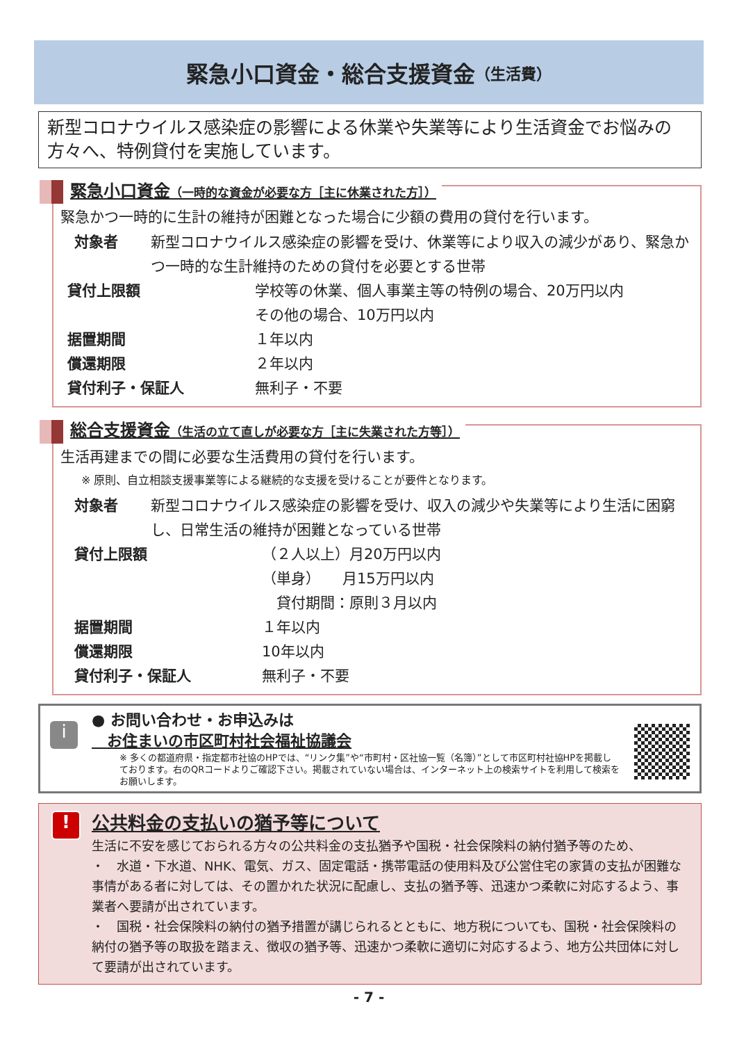緊急小口資金・総合支援資金 （生活費）
新型コロナウイルス感染症の影響による休業や失業等により生活資金でお悩みの方々へ、特例貸付を実施しています。
緊急小口資金（一時的な資金が必要な方［主に休業された方］）
緊急かつ一時的に生計の維持が困難となった場合に少額の費用の貸付を行います。
対象者 新型コロナウイルス感染症の影響を受け、休業等により収入の減少があり、緊急かつ一時的な生計維持のための貸付を必要とする世帯
貸付上限額 学校等の休業、個人事業主等の特例の場合、20万円以内
その他の場合、10万円以内
据置期間 １年以内
償還期限 ２年以内
貸付利子・保証人 無利子・不要
総合支援資金（生活の立て直しが必要な方［主に失業された方等］）
生活再建までの間に必要な生活費用の貸付を行います。
※ 原則、自立相談支援事業等による継続的な支援を受けることが要件となります。
対象者 新型コロナウイルス感染症の影響を受け、収入の減少や失業等により生活に困窮し、日常生活の維持が困難となっている世帯
貸付上限額 （２人以上）月20万円以内
（単身）　　月15万円以内
　貸付期間：原則３月以内
据置期間 １年以内
償還期限 10年以内
貸付利子・保証人 無利子・不要
i
● お問い合わせ・お申込みは
　お住まいの市区町村社会福祉協議会
※ 多くの都道府県・指定都市社協のHPでは、“リンク集”や“市町村・区社協一覧（名簿）”として市区町村社協HPを掲載しております。右のQRコードよりご確認下さい。掲載されていない場合は、インターネット上の検索サイトを利用して検索をお願いします。
!
公共料金の支払いの猶予等について
生活に不安を感じておられる方々の公共料金の支払猶予や国税・社会保険料の納付猶予等のため、
・　水道・下水道、NHK、電気、ガス、固定電話・携帯電話の使用料及び公営住宅の家賃の支払が困難な事情がある者に対しては、その置かれた状況に配慮し、支払の猶予等、迅速かつ柔軟に対応するよう、事業者へ要請が出されています。
・　国税・社会保険料の納付の猶予措置が講じられるとともに、地方税についても、国税・社会保険料の納付の猶予等の取扱を踏まえ、徴収の猶予等、迅速かつ柔軟に適切に対応するよう、地方公共団体に対して要請が出されています。
- 7 -